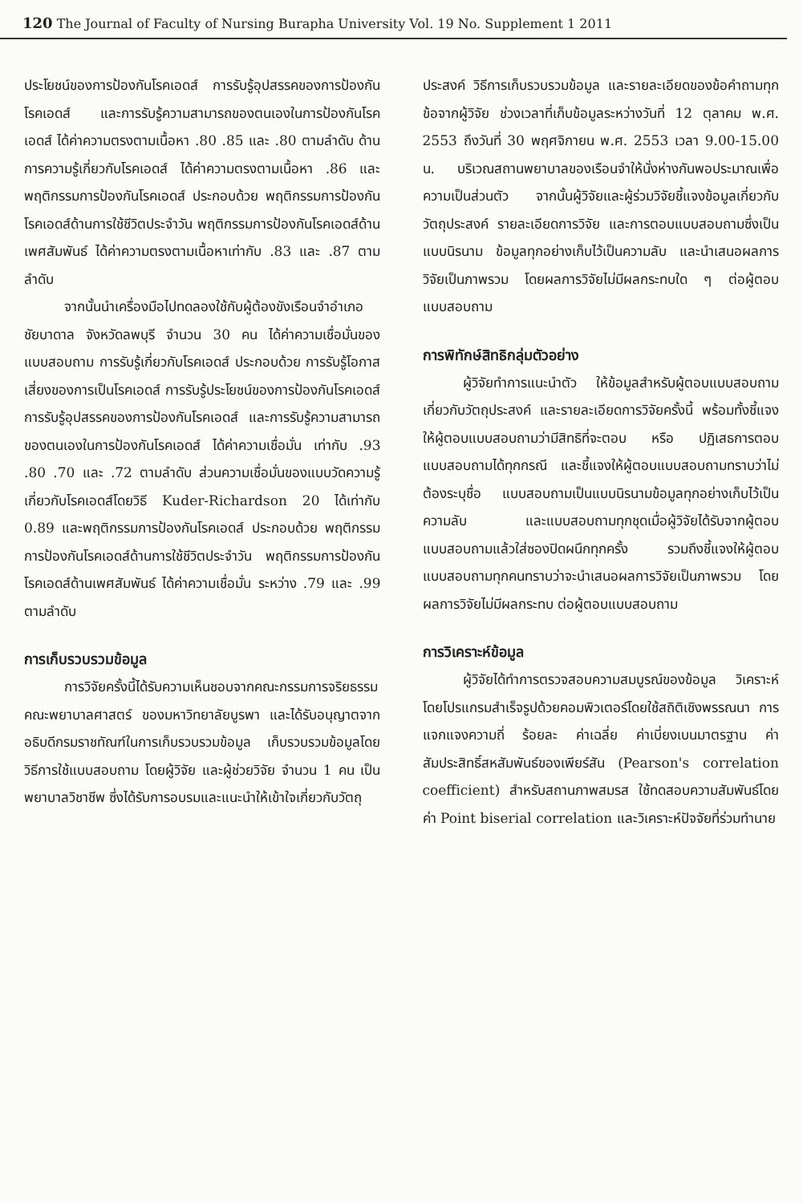120 The Journal of Faculty of Nursing Burapha University Vol. 19 No. Supplement 1 2011
ประโยชน์ของการป้องกันโรคเอดส์ การรับรู้อุปสรรคของการป้องกันโรคเอดส์ และการรับรู้ความสามารถของตนเองในการป้องกันโรคเอดส์ ได้ค่าความตรงตามเนื้อหา .80 .85 และ .80 ตามลำดับ ด้านการความรู้เกี่ยวกับโรคเอดส์ ได้ค่าความตรงตามเนื้อหา .86 และพฤติกรรมการป้องกันโรคเอดส์ ประกอบด้วย พฤติกรรมการป้องกันโรคเอดส์ด้านการใช้ชีวิตประจำวัน พฤติกรรมการป้องกันโรคเอดส์ด้านเพศสัมพันธ์ ได้ค่าความตรงตามเนื้อหาเท่ากับ .83 และ .87 ตามลำดับ
จากนั้นนำเครื่องมือไปทดลองใช้กับผู้ต้องขังเรือนจำอำเภอชัยบาดาล จังหวัดลพบุรี จำนวน 30 คน ได้ค่าความเชื่อมั่นของแบบสอบถาม การรับรู้เกี่ยวกับโรคเอดส์ ประกอบด้วย การรับรู้โอกาสเสี่ยงของการเป็นโรคเอดส์ การรับรู้ประโยชน์ของการป้องกันโรคเอดส์ การรับรู้อุปสรรคของการป้องกันโรคเอดส์ และการรับรู้ความสามารถของตนเองในการป้องกันโรคเอดส์ ได้ค่าความเชื่อมั่น เท่ากับ .93 .80 .70 และ .72 ตามลำดับ ส่วนความเชื่อมั่นของแบบวัดความรู้เกี่ยวกับโรคเอดส์โดยวิธี Kuder-Richardson 20 ได้เท่ากับ 0.89 และพฤติกรรมการป้องกันโรคเอดส์ ประกอบด้วย พฤติกรรมการป้องกันโรคเอดส์ด้านการใช้ชีวิตประจำวัน พฤติกรรมการป้องกันโรคเอดส์ด้านเพศสัมพันธ์ ได้ค่าความเชื่อมั่น ระหว่าง .79 และ .99 ตามลำดับ
การเก็บรวบรวมข้อมูล
การวิจัยครั้งนี้ได้รับความเห็นชอบจากคณะกรรมการจริยธรรมคณะพยาบาลศาสตร์ ของมหาวิทยาลัยบูรพา และได้รับอนุญาตจากอธิบดีกรมราชทัณฑ์ในการเก็บรวบรวมข้อมูล เก็บรวบรวมข้อมูลโดยวิธีการใช้แบบสอบถาม โดยผู้วิจัย และผู้ช่วยวิจัย จำนวน 1 คน เป็นพยาบาลวิชาชีพ ซึ่งได้รับการอบรมและแนะนำให้เข้าใจเกี่ยวกับวัตถุ
ประสงค์ วิธีการเก็บรวบรวมข้อมูล และรายละเอียดของข้อคำถามทุกข้อจากผู้วิจัย ช่วงเวลาที่เก็บข้อมูลระหว่างวันที่ 12 ตุลาคม พ.ศ. 2553 ถึงวันที่ 30 พฤศจิกายน พ.ศ. 2553 เวลา 9.00-15.00 น. บริเวณสถานพยาบาลของเรือนจำให้นั่งห่างกันพอประมาณเพื่อความเป็นส่วนตัว จากนั้นผู้วิจัยและผู้ร่วมวิจัยชี้แจงข้อมูลเกี่ยวกับวัตถุประสงค์ รายละเอียดการวิจัย และการตอบแบบสอบถามซึ่งเป็นแบบนิรนาม ข้อมูลทุกอย่างเก็บไว้เป็นความลับ และนำเสนอผลการวิจัยเป็นภาพรวม โดยผลการวิจัยไม่มีผลกระทบใด ๆ ต่อผู้ตอบแบบสอบถาม
การพิทักษ์สิทธิกลุ่มตัวอย่าง
ผู้วิจัยทำการแนะนำตัว ให้ข้อมูลสำหรับผู้ตอบแบบสอบถาม เกี่ยวกับวัตถุประสงค์ และรายละเอียดการวิจัยครั้งนี้ พร้อมทั้งชี้แจงให้ผู้ตอบแบบสอบถามว่ามีสิทธิที่จะตอบ หรือ ปฏิเสธการตอบแบบสอบถามได้ทุกกรณี และชี้แจงให้ผู้ตอบแบบสอบถามทราบว่าไม่ต้องระบุชื่อ แบบสอบถามเป็นแบบนิรนามข้อมูลทุกอย่างเก็บไว้เป็นความลับ และแบบสอบถามทุกชุดเมื่อผู้วิจัยได้รับจากผู้ตอบแบบสอบถามแล้วใส่ซองปิดผนึกทุกครั้ง รวมถึงชี้แจงให้ผู้ตอบแบบสอบถามทุกคนทราบว่าจะนำเสนอผลการวิจัยเป็นภาพรวม โดยผลการวิจัยไม่มีผลกระทบ ต่อผู้ตอบแบบสอบถาม
การวิเคราะห์ข้อมูล
ผู้วิจัยได้ทำการตรวจสอบความสมบูรณ์ของข้อมูล วิเคราะห์โดยโปรแกรมสำเร็จรูปด้วยคอมพิวเตอร์โดยใช้สถิติเชิงพรรณนา การแจกแจงความถี่ ร้อยละ ค่าเฉลี่ย ค่าเบี่ยงเบนมาตรฐาน ค่าสัมประสิทธิ์สหสัมพันธ์ของเพียร์สัน (Pearson's correlation coefficient) สำหรับสถานภาพสมรส ใช้ทดสอบความสัมพันธ์โดยค่า Point biserial correlation และวิเคราะห์ปัจจัยที่ร่วมทำนาย